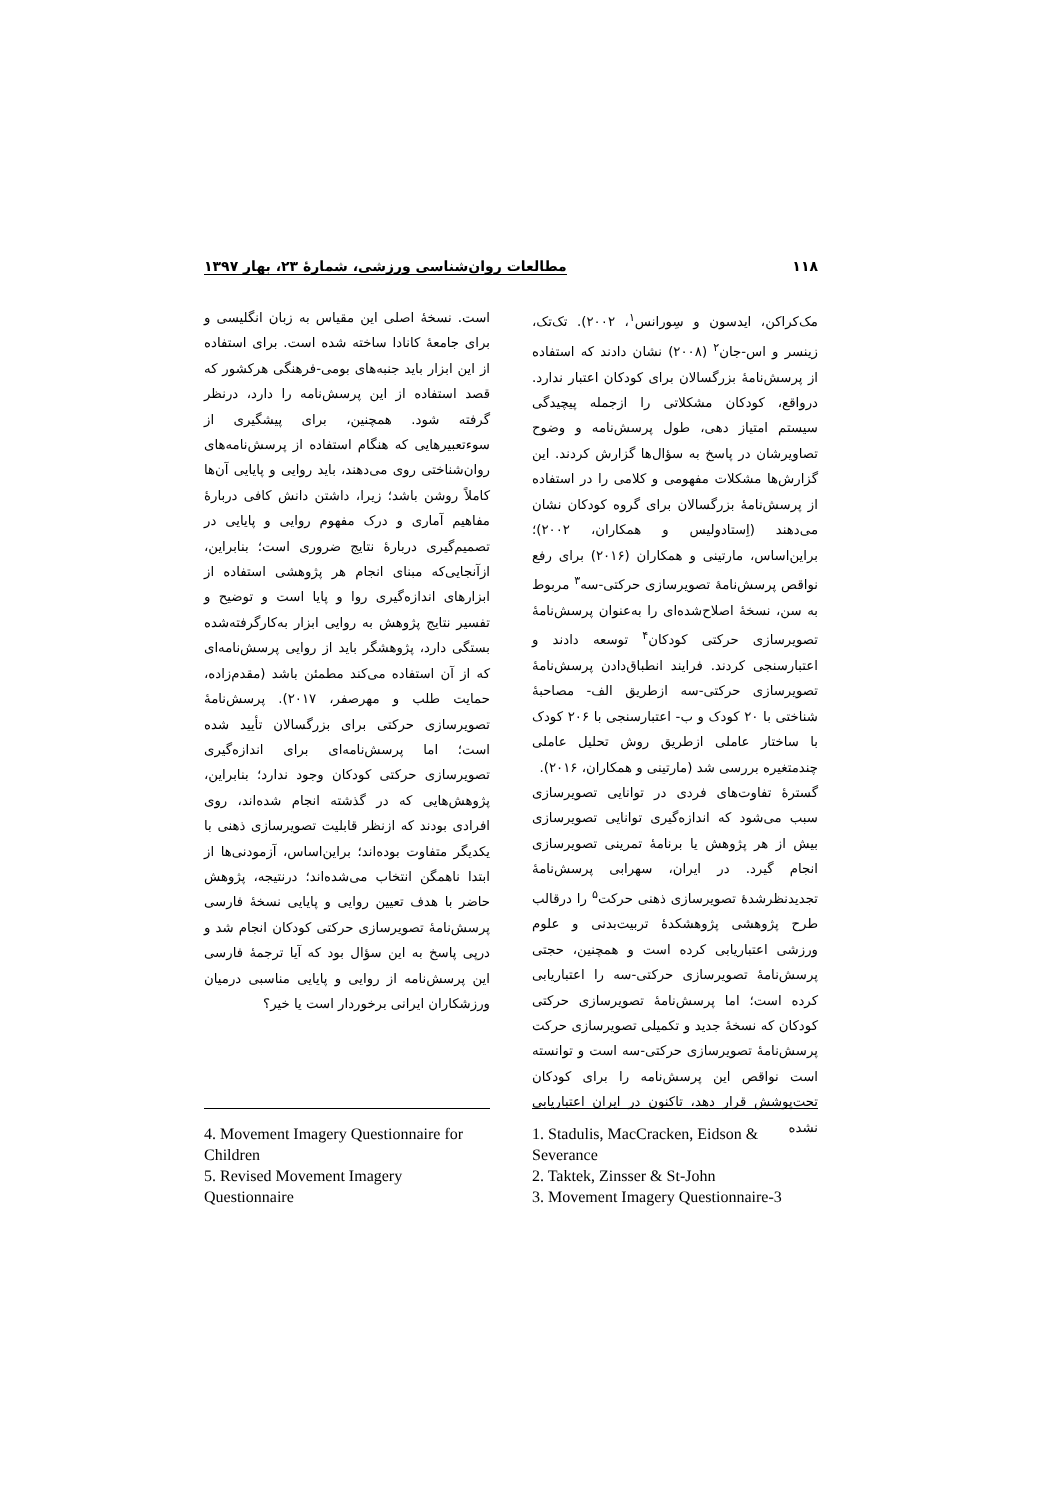۱۱۸ مطالعات روان‌شناسی ورزشی، شمارۀ ۲۳، بهار ۱۳۹۷
مک‌کراکن، ایدسون و سِورانس<sup>۱</sup>، ۲۰۰۲). تک‌تک، زینسر و اس-جان<sup>۲</sup> (۲۰۰۸) نشان دادند که استفاده از پرسش‌نامۀ بزرگسالان برای کودکان اعتبار ندارد. درواقع، کودکان مشکلاتی را ازجمله پیچیدگی سیستم امتیاز دهی، طول پرسش‌نامه و وضوح تصاویرشان در پاسخ به سؤال‌ها گزارش کردند. این گزارش‌ها مشکلات مفهومی و کلامی را در استفاده از پرسش‌نامۀ بزرگسالان برای گروه کودکان نشان می‌دهند (اِستادولیس و همکاران، ۲۰۰۲)؛ براین‌اساس، مارتینی و همکاران (۲۰۱۶) برای رفع نواقص پرسش‌نامۀ تصویرسازی حرکتی-سه<sup>۳</sup> مربوط به سن، نسخۀ اصلاح‌شده‌ای را به‌عنوان پرسش‌نامۀ تصویرسازی حرکتی کودکان<sup>۴</sup> توسعه دادند و اعتبارسنجی کردند. فرایند انطباق‌دادن پرسش‌نامۀ تصویرسازی حرکتی-سه ازطریق الف- مصاحبۀ شناختی با ۲۰ کودک و ب- اعتبارسنجی با ۲۰۶ کودک با ساختار عاملی ازطریق روش تحلیل عاملی چندمتغیره بررسی شد (مارتینی و همکاران، ۲۰۱۶).
گسترۀ تفاوت‌های فردی در توانایی تصویرسازی سبب می‌شود که اندازه‌گیری توانایی تصویرسازی بیش از هر پژوهش یا برنامۀ تمرینی تصویرسازی انجام گیرد. در ایران، سهرابی پرسش‌نامۀ تجدیدنظرشدۀ تصویرسازی ذهنی حرکت<sup>۵</sup> را درقالب طرح پژوهشی پژوهشکدۀ تربیت‌بدنی و علوم ورزشی اعتباریابی کرده است و همچنین، حجتی پرسش‌نامۀ تصویرسازی حرکتی-سه را اعتباریابی کرده است؛ اما پرسش‌نامۀ تصویرسازی حرکتی کودکان که نسخۀ جدید و تکمیلی تصویرسازی حرکت پرسش‌نامۀ تصویرسازی حرکتی-سه است و توانسته است نواقص این پرسش‌نامه را برای کودکان تحت‌پوشش قرار دهد، تاکنون در ایران اعتباریابی نشده
است. نسخۀ اصلی این مقیاس به زبان انگلیسی و برای جامعۀ کانادا ساخته شده است. برای استفاده از این ابزار باید جنبه‌های بومی-فرهنگی هرکشور که قصد استفاده از این پرسش‌نامه را دارد، درنظر گرفته شود. همچنین، برای پیشگیری از سوءتعبیرهایی که هنگام استفاده از پرسش‌نامه‌های روان‌شناختی روی می‌دهند، باید روایی و پایایی آن‌ها کاملاً روشن باشد؛ زیرا، داشتن دانش کافی دربارۀ مفاهیم آماری و درک مفهوم روایی و پایایی در تصمیم‌گیری دربارۀ نتایج ضروری است؛ بنابراین، ازآنجایی‌که مبنای انجام هر پژوهشی استفاده از ابزارهای اندازه‌گیری روا و پایا است و توضیح و تفسیر نتایج پژوهش به روایی ابزار به‌کارگرفته‌شده بستگی دارد، پژوهشگر باید از روایی پرسش‌نامه‌ای که از آن استفاده می‌کند مطمئن باشد (مقدم‌زاده، حمایت طلب و مهرصفر، ۲۰۱۷). پرسش‌نامۀ تصویرسازی حرکتی برای بزرگسالان تأیید شده است؛ اما پرسش‌نامه‌ای برای اندازه‌گیری تصویرسازی حرکتی کودکان وجود ندارد؛ بنابراین، پژوهش‌هایی که در گذشته انجام شده‌اند، روی افرادی بودند که ازنظر قابلیت تصویرسازی ذهنی با یکدیگر متفاوت بوده‌اند؛ براین‌اساس، آزمودنی‌ها از ابتدا ناهمگن انتخاب می‌شده‌اند؛ درنتیجه، پژوهش حاضر با هدف تعیین روایی و پایایی نسخۀ فارسی پرسش‌نامۀ تصویرسازی حرکتی کودکان انجام شد و درپی پاسخ به این سؤال بود که آیا ترجمۀ فارسی این پرسش‌نامه از روایی و پایایی مناسبی درمیان ورزشکاران ایرانی برخوردار است یا خیر؟
1. Stadulis, MacCracken, Eidson & Severance
2. Taktek, Zinsser & St-John
3. Movement Imagery Questionnaire-3
4. Movement Imagery Questionnaire for Children
5. Revised Movement Imagery Questionnaire